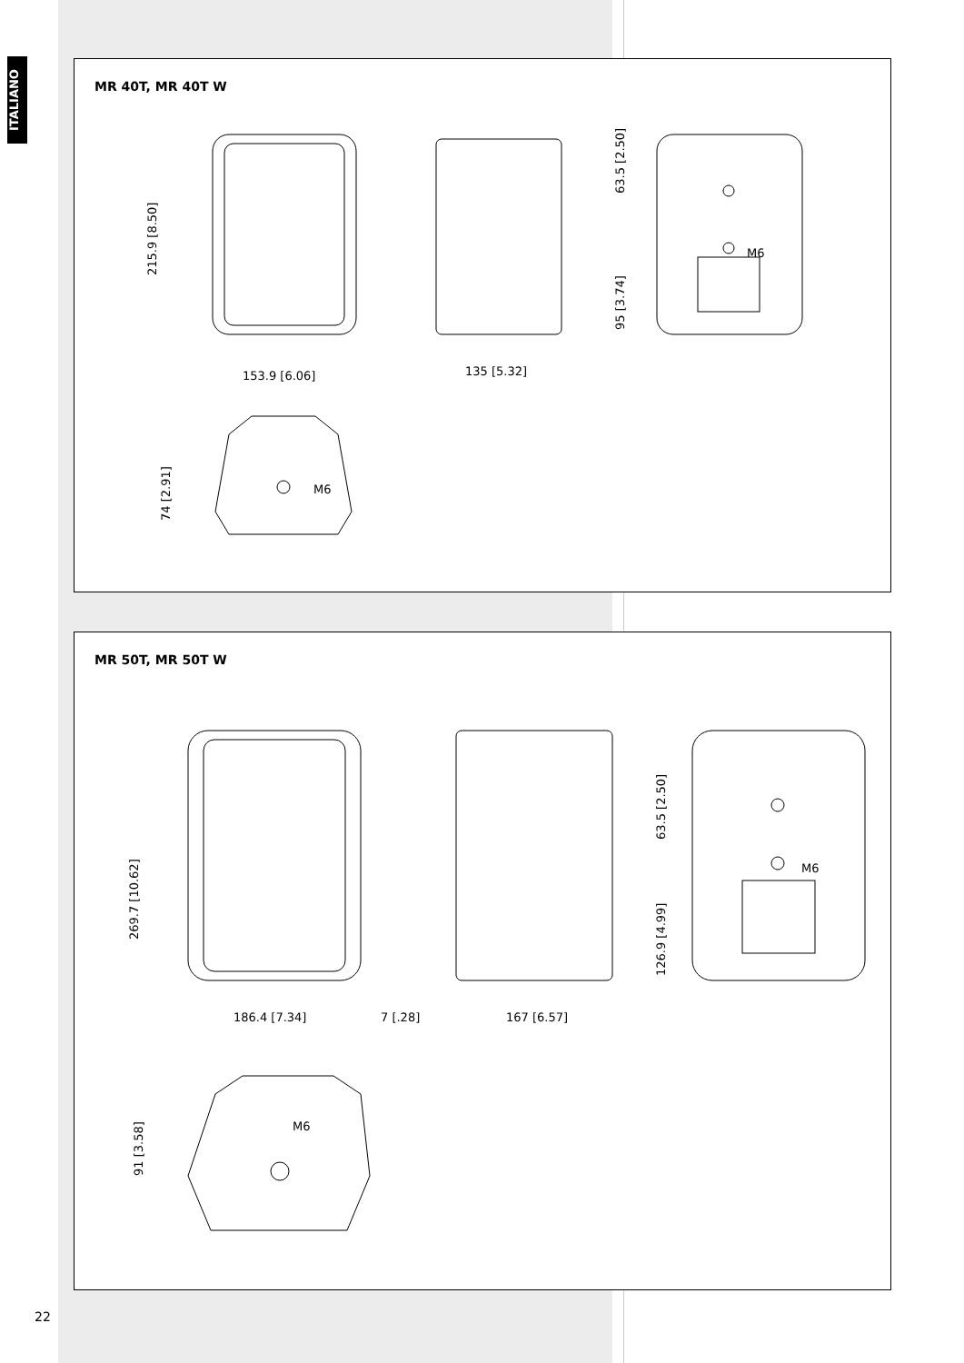ITALIANO
MR 40T, MR 40T W
215.9 [8.50]
153.9 [6.06]
135 [5.32]
63.5 [2.50]
95 [3.74]
M6
74 [2.91]
M6
MR 50T, MR 50T W
269.7 [10.62]
186.4 [7.34]
7 [.28]
167 [6.57]
63.5 [2.50]
126.9 [4.99]
M6
91 [3.58]
M6
22